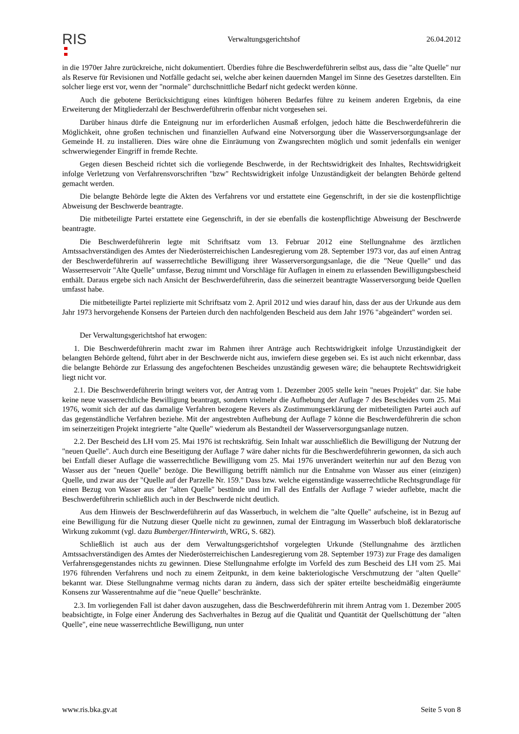RIS
Verwaltungsgerichtshof 26.04.2012
in die 1970er Jahre zurückreiche, nicht dokumentiert. Überdies führe die Beschwerdeführerin selbst aus, dass die "alte Quelle" nur als Reserve für Revisionen und Notfälle gedacht sei, welche aber keinen dauernden Mangel im Sinne des Gesetzes darstellten. Ein solcher liege erst vor, wenn der "normale" durchschnittliche Bedarf nicht gedeckt werden könne.
Auch die gebotene Berücksichtigung eines künftigen höheren Bedarfes führe zu keinem anderen Ergebnis, da eine Erweiterung der Mitgliederzahl der Beschwerdeführerin offenbar nicht vorgesehen sei.
Darüber hinaus dürfe die Enteignung nur im erforderlichen Ausmaß erfolgen, jedoch hätte die Beschwerdeführerin die Möglichkeit, ohne großen technischen und finanziellen Aufwand eine Notversorgung über die Wasserversorgungsanlage der Gemeinde H. zu installieren. Dies wäre ohne die Einräumung von Zwangsrechten möglich und somit jedenfalls ein weniger schwerwiegender Eingriff in fremde Rechte.
Gegen diesen Bescheid richtet sich die vorliegende Beschwerde, in der Rechtswidrigkeit des Inhaltes, Rechtswidrigkeit infolge Verletzung von Verfahrensvorschriften "bzw" Rechtswidrigkeit infolge Unzuständigkeit der belangten Behörde geltend gemacht werden.
Die belangte Behörde legte die Akten des Verfahrens vor und erstattete eine Gegenschrift, in der sie die kostenpflichtige Abweisung der Beschwerde beantragte.
Die mitbeteiligte Partei erstattete eine Gegenschrift, in der sie ebenfalls die kostenpflichtige Abweisung der Beschwerde beantragte.
Die Beschwerdeführerin legte mit Schriftsatz vom 13. Februar 2012 eine Stellungnahme des ärztlichen Amtssachverständigen des Amtes der Niederösterreichischen Landesregierung vom 28. September 1973 vor, das auf einen Antrag der Beschwerdeführerin auf wasserrechtliche Bewilligung ihrer Wasserversorgungsanlage, die die "Neue Quelle" und das Wasserreservoir "Alte Quelle" umfasse, Bezug nimmt und Vorschläge für Auflagen in einem zu erlassenden Bewilligungsbescheid enthält. Daraus ergebe sich nach Ansicht der Beschwerdeführerin, dass die seinerzeit beantragte Wasserversorgung beide Quellen umfasst habe.
Die mitbeteiligte Partei replizierte mit Schriftsatz vom 2. April 2012 und wies darauf hin, dass der aus der Urkunde aus dem Jahr 1973 hervorgehende Konsens der Parteien durch den nachfolgenden Bescheid aus dem Jahr 1976 "abgeändert" worden sei.
Der Verwaltungsgerichtshof hat erwogen:
1. Die Beschwerdeführerin macht zwar im Rahmen ihrer Anträge auch Rechtswidrigkeit infolge Unzuständigkeit der belangten Behörde geltend, führt aber in der Beschwerde nicht aus, inwiefern diese gegeben sei. Es ist auch nicht erkennbar, dass die belangte Behörde zur Erlassung des angefochtenen Bescheides unzuständig gewesen wäre; die behauptete Rechtswidrigkeit liegt nicht vor.
2.1. Die Beschwerdeführerin bringt weiters vor, der Antrag vom 1. Dezember 2005 stelle kein "neues Projekt" dar. Sie habe keine neue wasserrechtliche Bewilligung beantragt, sondern vielmehr die Aufhebung der Auflage 7 des Bescheides vom 25. Mai 1976, womit sich der auf das damalige Verfahren bezogene Revers als Zustimmungserklärung der mitbeteiligten Partei auch auf das gegenständliche Verfahren beziehe. Mit der angestrebten Aufhebung der Auflage 7 könne die Beschwerdeführerin die schon im seinerzeitigen Projekt integrierte "alte Quelle" wiederum als Bestandteil der Wasserversorgungsanlage nutzen.
2.2. Der Bescheid des LH vom 25. Mai 1976 ist rechtskräftig. Sein Inhalt war ausschließlich die Bewilligung der Nutzung der "neuen Quelle". Auch durch eine Beseitigung der Auflage 7 wäre daher nichts für die Beschwerdeführerin gewonnen, da sich auch bei Entfall dieser Auflage die wasserrechtliche Bewilligung vom 25. Mai 1976 unverändert weiterhin nur auf den Bezug von Wasser aus der "neuen Quelle" bezöge. Die Bewilligung betrifft nämlich nur die Entnahme von Wasser aus einer (einzigen) Quelle, und zwar aus der "Quelle auf der Parzelle Nr. 159." Dass bzw. welche eigenständige wasserrechtliche Rechtsgrundlage für einen Bezug von Wasser aus der "alten Quelle" bestünde und im Fall des Entfalls der Auflage 7 wieder auflebte, macht die Beschwerdeführerin schließlich auch in der Beschwerde nicht deutlich.
Aus dem Hinweis der Beschwerdeführerin auf das Wasserbuch, in welchem die "alte Quelle" aufscheine, ist in Bezug auf eine Bewilligung für die Nutzung dieser Quelle nicht zu gewinnen, zumal der Eintragung im Wasserbuch bloß deklaratorische Wirkung zukommt (vgl. dazu Bumberger/Hinterwirth, WRG, S. 682).
Schließlich ist auch aus der dem Verwaltungsgerichtshof vorgelegten Urkunde (Stellungnahme des ärztlichen Amtssachverständigen des Amtes der Niederösterreichischen Landesregierung vom 28. September 1973) zur Frage des damaligen Verfahrensgegenstandes nichts zu gewinnen. Diese Stellungnahme erfolgte im Vorfeld des zum Bescheid des LH vom 25. Mai 1976 führenden Verfahrens und noch zu einem Zeitpunkt, in dem keine bakteriologische Verschmutzung der "alten Quelle" bekannt war. Diese Stellungnahme vermag nichts daran zu ändern, dass sich der später erteilte bescheidmäßig eingeräumte Konsens zur Wasserentnahme auf die "neue Quelle" beschränkte.
2.3. Im vorliegenden Fall ist daher davon auszugehen, dass die Beschwerdeführerin mit ihrem Antrag vom 1. Dezember 2005 beabsichtigte, in Folge einer Änderung des Sachverhaltes in Bezug auf die Qualität und Quantität der Quellschüttung der "alten Quelle", eine neue wasserrechtliche Bewilligung, nun unter
www.ris.bka.gv.at Seite 5 von 8